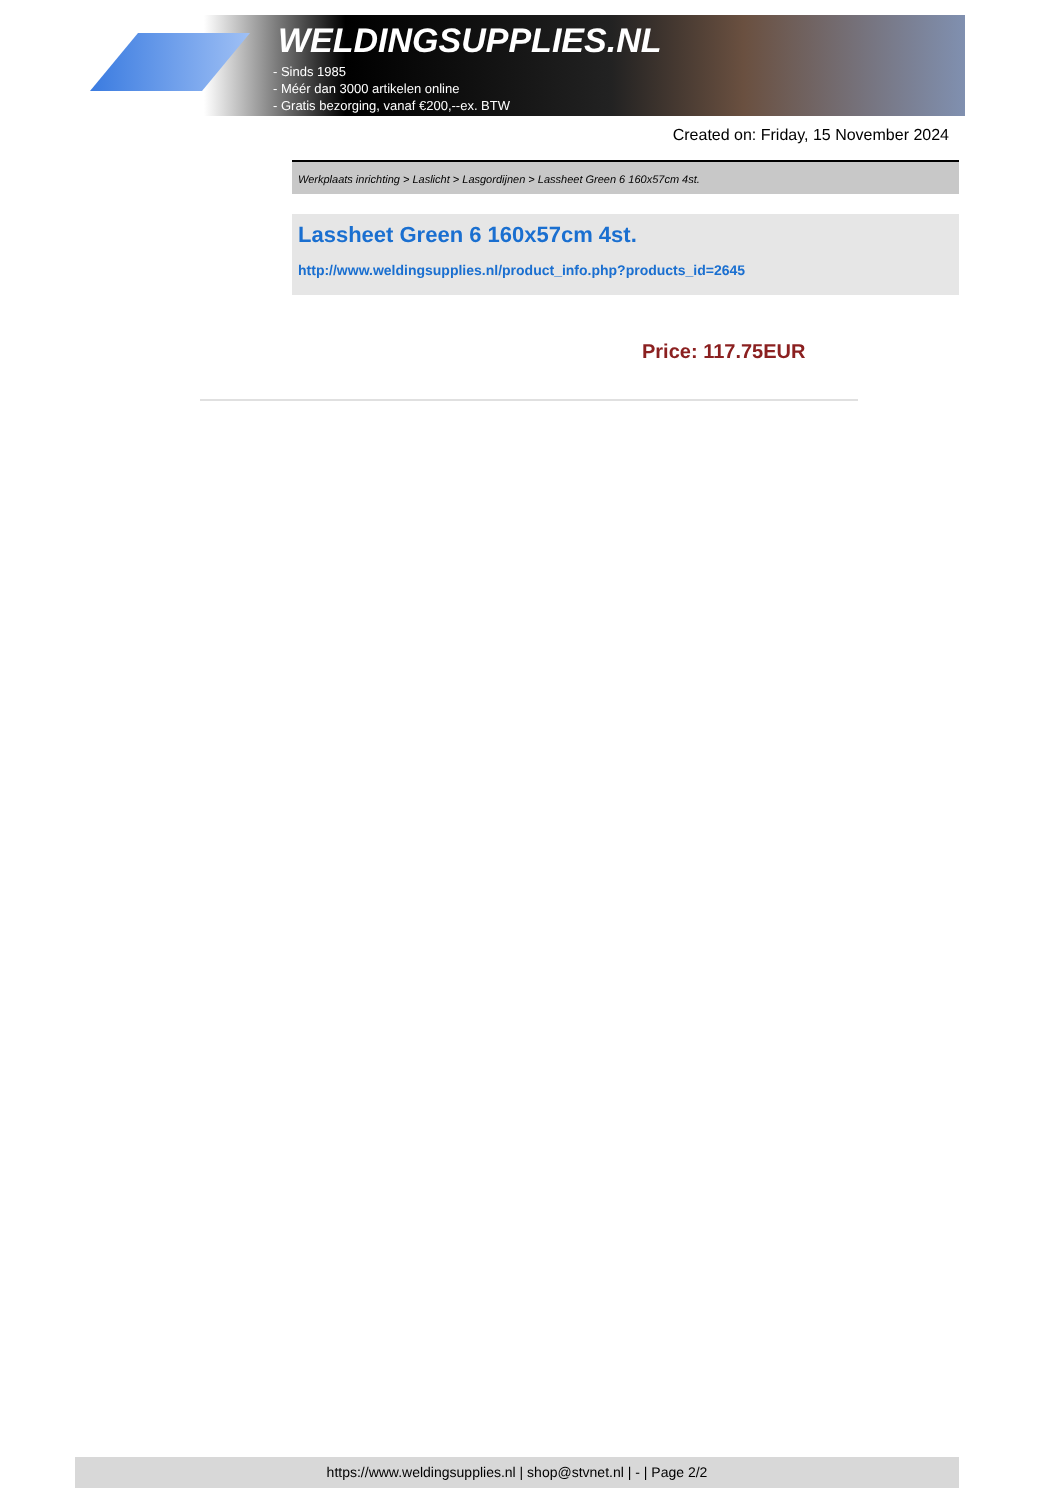WELDINGSUPPLIES.NL
- Sinds 1985
- Méér dan 3000 artikelen online
- Gratis bezorging, vanaf €200,--ex. BTW
Created on: Friday, 15 November 2024
Werkplaats inrichting > Laslicht > Lasgordijnen > Lassheet Green 6 160x57cm 4st.
Lassheet Green 6 160x57cm 4st.
http://www.weldingsupplies.nl/product_info.php?products_id=2645
Price: 117.75EUR
https://www.weldingsupplies.nl | shop@stvnet.nl | - | Page 2/2